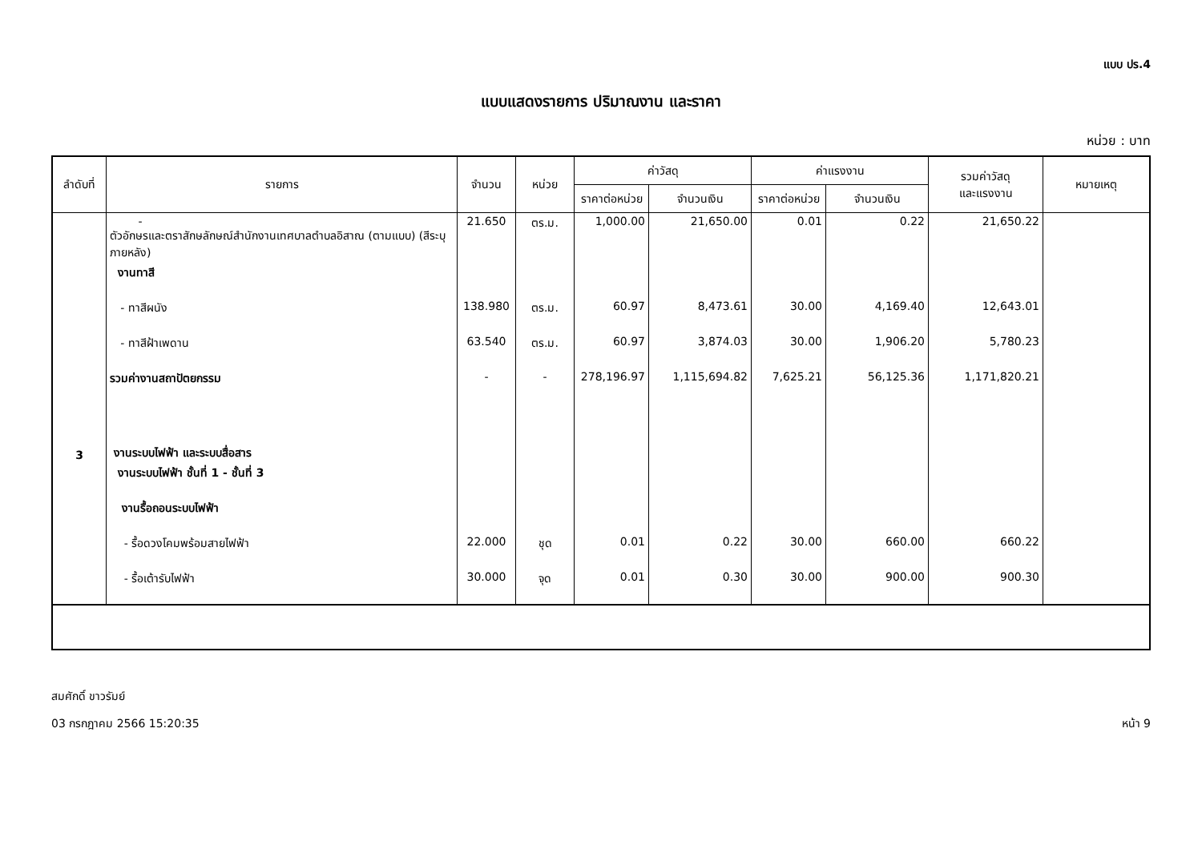แบบ ปร.4
แบบแสดงรายการ ปริมาณงาน และราคา
หน่วย : บาท
| ลำดับที่ | รายการ | จำนวน | หน่วย | ค่าวัสดุ | | ค่าแรงงาน | | รวมค่าวัสดุ และแรงงาน | หมายเหตุ |
| --- | --- | --- | --- | --- | --- | --- | --- | --- | --- |
| | | | | ราคาต่อหน่วย | จำนวนเงิน | ราคาต่อหน่วย | จำนวนเงิน | | |
| | - ตัวอักษรและตราสักษลักษณ์สำนักงานเทศบาลตำบลอิสาณ (ตามแบบ) (สีระบุภายหลัง) | 21.650 | ตร.ม. | 1,000.00 | 21,650.00 | 0.01 | 0.22 | 21,650.22 | |
| | งานทาสี | | | | | | | | |
| | - ทาสีผนัง | 138.980 | ตร.ม. | 60.97 | 8,473.61 | 30.00 | 4,169.40 | 12,643.01 | |
| | - ทาสีฝ้าเพดาน | 63.540 | ตร.ม. | 60.97 | 3,874.03 | 30.00 | 1,906.20 | 5,780.23 | |
| | รวมค่างานสถาปัตยกรรม | - | - | 278,196.97 | 1,115,694.82 | 7,625.21 | 56,125.36 | 1,171,820.21 | |
| 3 | งานระบบไฟฟ้า และระบบสื่อสาร | | | | | | | | |
| | งานระบบไฟฟ้า ชั้นที่ 1 - ชั้นที่ 3 | | | | | | | | |
| | งานรื้อถอนระบบไฟฟ้า | | | | | | | | |
| | - รื้อดวงโคมพร้อมสายไฟฟ้า | 22.000 | ชุด | 0.01 | 0.22 | 30.00 | 660.00 | 660.22 | |
| | - รื้อเต้ารับไฟฟ้า | 30.000 | จุด | 0.01 | 0.30 | 30.00 | 900.00 | 900.30 | |
สมศักดิ์ ขาวรัมย์
03 กรกฎาคม 2566 15:20:35 หน้า 9